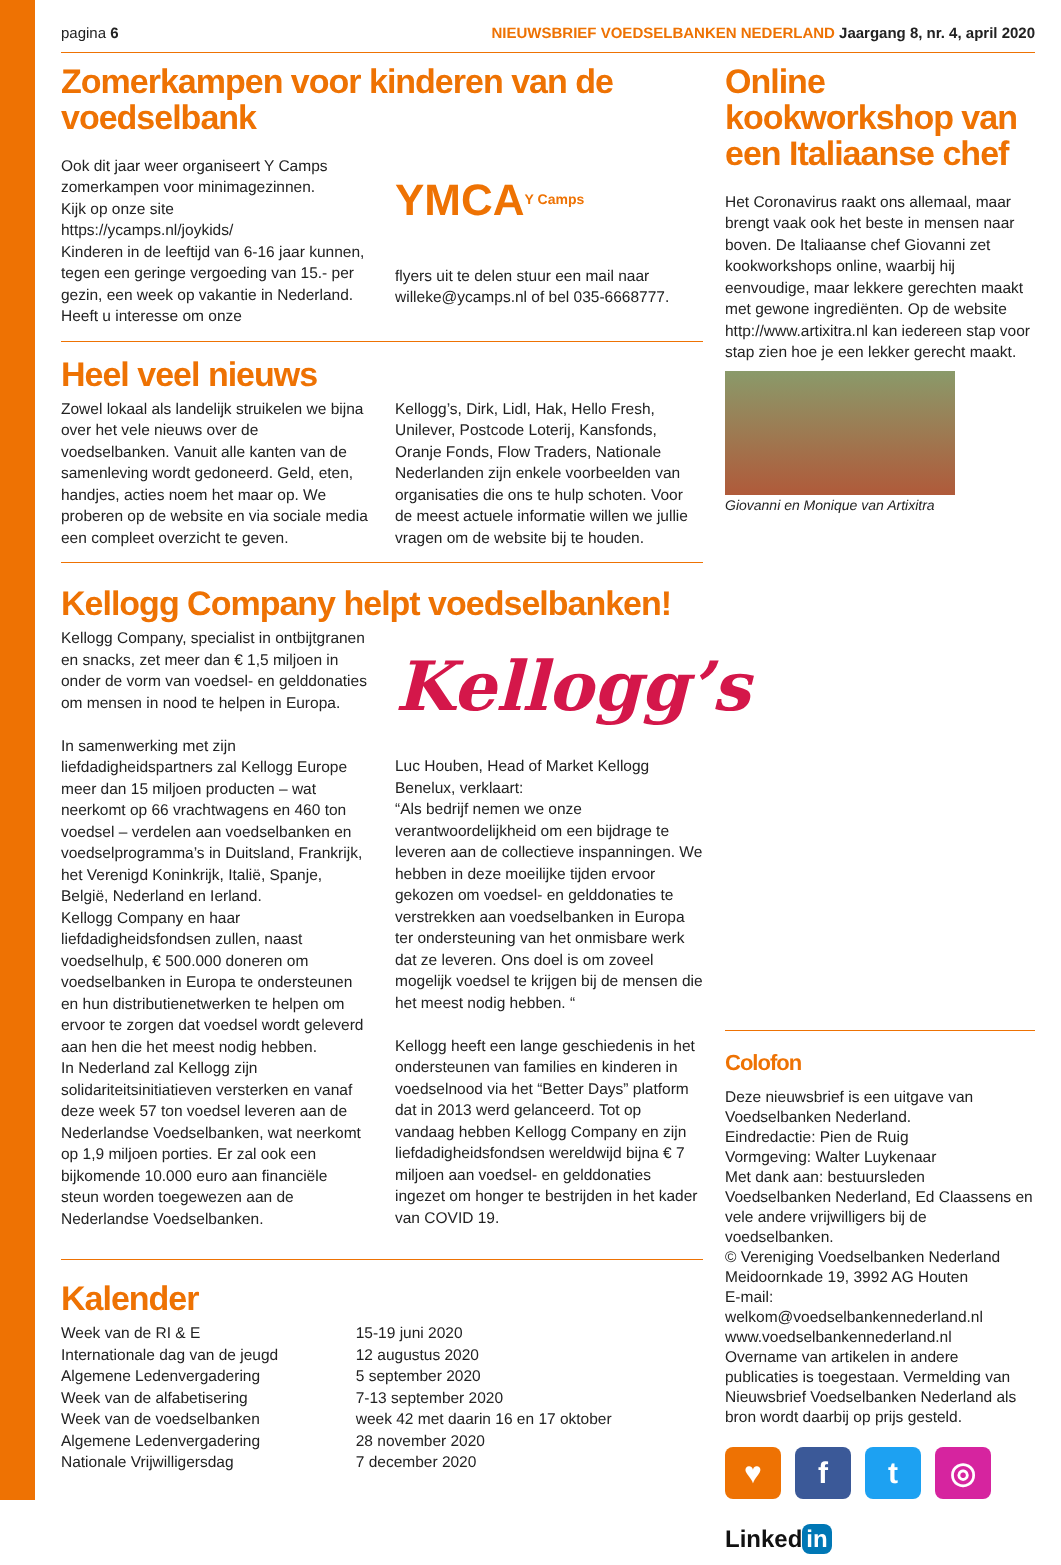pagina 6 NIEUWSBRIEF VOEDSELBANKEN NEDERLAND Jaargang 8, nr. 4, april 2020
Zomerkampen voor kinderen van de voedselbank
Ook dit jaar weer organiseert Y Camps zomerkampen voor minimagezinnen.
Kijk op onze site
https://ycamps.nl/joykids/
Kinderen in de leeftijd van 6-16 jaar kunnen, tegen een geringe vergoeding van 15.- per gezin, een week op vakantie in Nederland. Heeft u interesse om onze
YMCA Y Camps
flyers uit te delen stuur een mail naar willeke@ycamps.nl of bel 035-6668777.
Heel veel nieuws
Zowel lokaal als landelijk struikelen we bijna over het vele nieuws over de voedselbanken. Vanuit alle kanten van de samenleving wordt gedoneerd. Geld, eten, handjes, acties noem het maar op. We proberen op de website en via sociale media een compleet overzicht te geven.
Kellogg’s, Dirk, Lidl, Hak, Hello Fresh, Unilever, Postcode Loterij, Kansfonds, Oranje Fonds, Flow Traders, Nationale Nederlanden zijn enkele voorbeelden van organisaties die ons te hulp schoten. Voor de meest actuele informatie willen we jullie vragen om de website bij te houden.
Kellogg Company helpt voedselbanken!
Kellogg Company, specialist in ontbijtgranen en snacks, zet meer dan € 1,5 miljoen in onder de vorm van voedsel- en gelddonaties om mensen in nood te helpen in Europa.
In samenwerking met zijn liefdadigheidspartners zal Kellogg Europe meer dan 15 miljoen producten – wat neerkomt op 66 vrachtwagens en 460 ton voedsel – verdelen aan voedselbanken en voedselprogramma’s in Duitsland, Frankrijk, het Verenigd Koninkrijk, Italië, Spanje, België, Nederland en Ierland.
Kellogg Company en haar liefdadigheidsfondsen zullen, naast voedselhulp, € 500.000 doneren om voedselbanken in Europa te ondersteunen en hun distributienetwerken te helpen om ervoor te zorgen dat voedsel wordt geleverd aan hen die het meest nodig hebben.
In Nederland zal Kellogg zijn solidariteitsinitiatieven versterken en vanaf deze week 57 ton voedsel leveren aan de Nederlandse Voedselbanken, wat neerkomt op 1,9 miljoen porties. Er zal ook een bijkomende 10.000 euro aan financiële steun worden toegewezen aan de Nederlandse Voedselbanken.
Kellogg’s
Luc Houben, Head of Market Kellogg Benelux, verklaart:
“Als bedrijf nemen we onze verantwoordelijkheid om een bijdrage te leveren aan de collectieve inspanningen. We hebben in deze moeilijke tijden ervoor gekozen om voedsel- en gelddonaties te verstrekken aan voedselbanken in Europa ter ondersteuning van het onmisbare werk dat ze leveren. Ons doel is om zoveel mogelijk voedsel te krijgen bij de mensen die het meest nodig hebben. “
Kellogg heeft een lange geschiedenis in het ondersteunen van families en kinderen in voedselnood via het “Better Days” platform dat in 2013 werd gelanceerd. Tot op vandaag hebben Kellogg Company en zijn liefdadigheidsfondsen wereldwijd bijna € 7 miljoen aan voedsel- en gelddonaties ingezet om honger te bestrijden in het kader van COVID 19.
Kalender
| Week van de RI & E | 15-19 juni 2020 |
| Internationale dag van de jeugd | 12 augustus 2020 |
| Algemene Ledenvergadering | 5 september 2020 |
| Week van de alfabetisering | 7-13 september 2020 |
| Week van de voedselbanken | week 42 met daarin 16 en 17 oktober |
| Algemene Ledenvergadering | 28 november 2020 |
| Nationale Vrijwilligersdag | 7 december 2020 |
Online kookworkshop van een Italiaanse chef
Het Coronavirus raakt ons allemaal, maar brengt vaak ook het beste in mensen naar boven. De Italiaanse chef Giovanni zet kookworkshops online, waarbij hij eenvoudige, maar lekkere gerechten maakt met gewone ingrediënten. Op de website http://www.artixitra.nl kan iedereen stap voor stap zien hoe je een lekker gerecht maakt.
Giovanni en Monique van Artixitra
Colofon
Deze nieuwsbrief is een uitgave van Voedselbanken Nederland.
Eindredactie: Pien de Ruig
Vormgeving: Walter Luykenaar
Met dank aan: bestuursleden Voedselbanken Nederland, Ed Claassens en vele andere vrijwilligers bij de voedselbanken.
© Vereniging Voedselbanken Nederland
Meidoornkade 19, 3992 AG Houten
E-mail: welkom@voedselbankennederland.nl
www.voedselbankennederland.nl
Overname van artikelen in andere publicaties is toegestaan. Vermelding van Nieuwsbrief Voedselbanken Nederland als bron wordt daarbij op prijs gesteld.
♥ ft ◎ Linked in